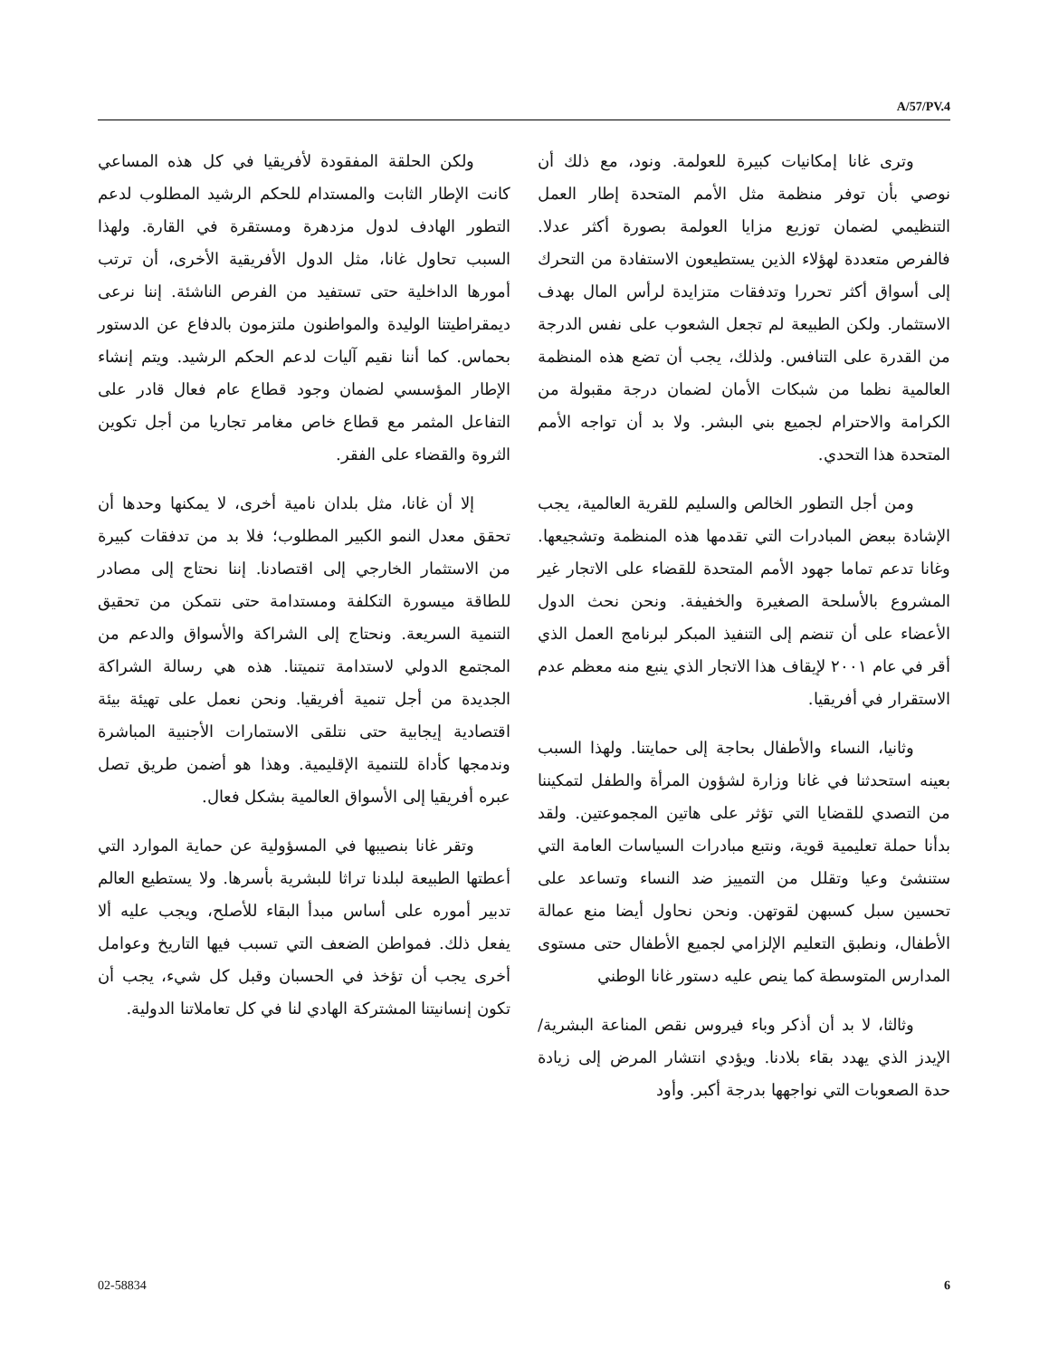A/57/PV.4
ولكن الحلقة المفقودة لأفريقيا في كل هذه المساعي كانت الإطار الثابت والمستدام للحكم الرشيد المطلوب لدعم التطور الهادف لدول مزدهرة ومستقرة في القارة. ولهذا السبب تحاول غانا، مثل الدول الأفريقية الأخرى، أن ترتب أمورها الداخلية حتى تستفيد من الفرص الناشئة. إننا نرعى ديمقراطيتنا الوليدة والمواطنون ملتزمون بالدفاع عن الدستور بحماس. كما أننا نقيم آليات لدعم الحكم الرشيد. ويتم إنشاء الإطار المؤسسي لضمان وجود قطاع عام فعال قادر على التفاعل المثمر مع قطاع خاص مغامر تجاريا من أجل تكوين الثروة والقضاء على الفقر.
إلا أن غانا، مثل بلدان نامية أخرى، لا يمكنها وحدها أن تحقق معدل النمو الكبير المطلوب؛ فلا بد من تدفقات كبيرة من الاستثمار الخارجي إلى اقتصادنا. إننا نحتاج إلى مصادر للطاقة ميسورة التكلفة ومستدامة حتى نتمكن من تحقيق التنمية السريعة. ونحتاج إلى الشراكة والأسواق والدعم من المجتمع الدولي لاستدامة تنميتنا. هذه هي رسالة الشراكة الجديدة من أجل تنمية أفريقيا. ونحن نعمل على تهيئة بيئة اقتصادية إيجابية حتى نتلقى الاستمارات الأجنبية المباشرة وندمجها كأداة للتنمية الإقليمية. وهذا هو أضمن طريق تصل عبره أفريقيا إلى الأسواق العالمية بشكل فعال.
وتقر غانا بنصيبها في المسؤولية عن حماية الموارد التي أعطتها الطبيعة لبلدنا تراثا للبشرية بأسرها. ولا يستطيع العالم تدبير أموره على أساس مبدأ البقاء للأصلح، ويجب عليه ألا يفعل ذلك. فمواطن الضعف التي تسبب فيها التاريخ وعوامل أخرى يجب أن تؤخذ في الحسبان وقبل كل شيء، يجب أن تكون إنسانيتنا المشتركة الهادي لنا في كل تعاملاتنا الدولية.
وترى غانا إمكانيات كبيرة للعولمة. ونود، مع ذلك أن نوصي بأن توفر منظمة مثل الأمم المتحدة إطار العمل التنظيمي لضمان توزيع مزايا العولمة بصورة أكثر عدلا. فالفرص متعددة لهؤلاء الذين يستطيعون الاستفادة من التحرك إلى أسواق أكثر تحررا وتدفقات متزايدة لرأس المال بهدف الاستثمار. ولكن الطبيعة لم تجعل الشعوب على نفس الدرجة من القدرة على التنافس. ولذلك، يجب أن تضع هذه المنظمة العالمية نظما من شبكات الأمان لضمان درجة مقبولة من الكرامة والاحترام لجميع بني البشر. ولا بد أن تواجه الأمم المتحدة هذا التحدي.
ومن أجل التطور الخالص والسليم للقرية العالمية، يجب الإشادة ببعض المبادرات التي تقدمها هذه المنظمة وتشجيعها. وغانا تدعم تماما جهود الأمم المتحدة للقضاء على الاتجار غير المشروع بالأسلحة الصغيرة والخفيفة. ونحن نحث الدول الأعضاء على أن تنضم إلى التنفيذ المبكر لبرنامج العمل الذي أقر في عام ٢٠٠١ لإيقاف هذا الاتجار الذي ينبع منه معظم عدم الاستقرار في أفريقيا.
وثانيا، النساء والأطفال بحاجة إلى حمايتنا. ولهذا السبب بعينه استحدثنا في غانا وزارة لشؤون المرأة والطفل لتمكيننا من التصدي للقضايا التي تؤثر على هاتين المجموعتين. ولقد بدأنا حملة تعليمية قوية، ونتبع مبادرات السياسات العامة التي ستنشئ وعيا وتقلل من التمييز ضد النساء وتساعد على تحسين سبل كسبهن لقوتهن. ونحن نحاول أيضا منع عمالة الأطفال، ونطبق التعليم الإلزامي لجميع الأطفال حتى مستوى المدارس المتوسطة كما ينص عليه دستور غانا الوطني
وثالثا، لا بد أن أذكر وباء فيروس نقص المناعة البشرية/الإيدز الذي يهدد بقاء بلادنا. ويؤدي انتشار المرض إلى زيادة حدة الصعوبات التي نواجهها بدرجة أكبر. وأود
02-58834 6